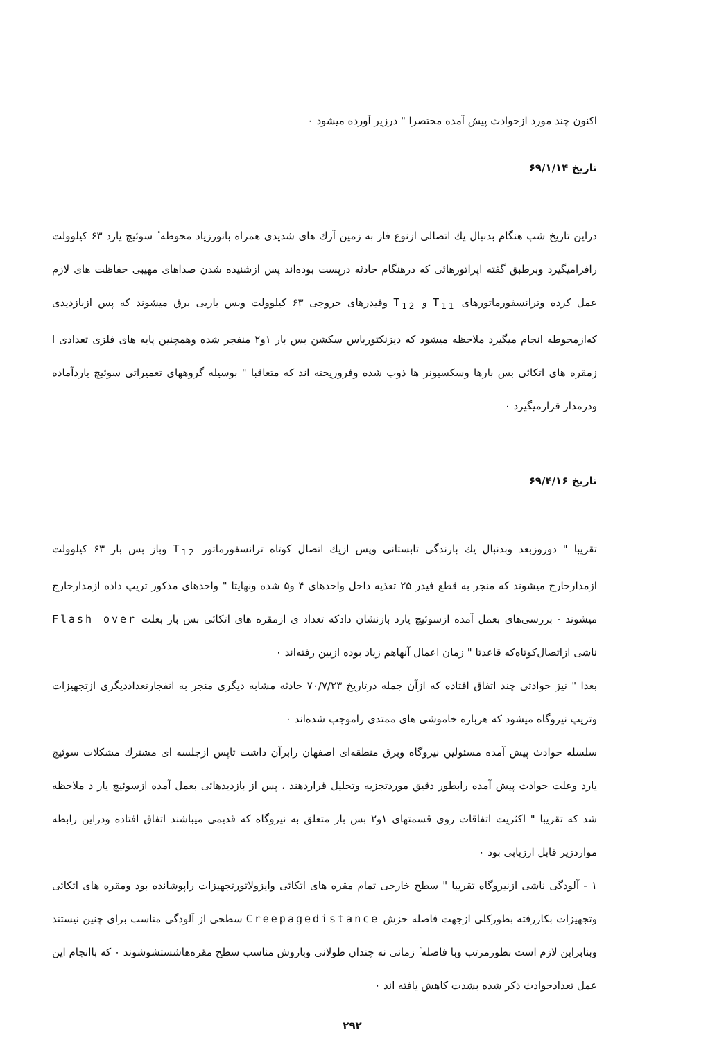اکنون چند مورد ازحوادث پیش آمده مختصرا " درزیر آورده میشود ۰
تاریخ ۶۹/۱/۱۴
دراین تاریخ شب هنگام بدنبال یك اتصالی ازنوع فاز به زمین آرك های شدیدی همراه بانورزیاد محوطه ٔ سوئیچ یارد ۶۳ کیلوولت رافرامیگیرد وبرطبق گفته اپراتورهائی که درهنگام حادثه درپست بوده‌اند پس ازشنیده شدن صداهای مهیبی حفاظت های لازم عمل کرده وترانسفورماتورهای T<sub>11</sub> و T<sub>12</sub> وفیدرهای خروجی ۶۳ کیلوولت وبس باربی برق میشوند که پس ازبازدیدی که‌ازمحوطه انجام میگیرد ملاحظه میشود که دیزنکتورباس سکشن بس بار ۱و۲ منفجر شده وهمچنین پایه های فلزی تعدادی ا زمقره های اتکائی بس بارها وسکسیونر ها ذوب شده وفروریخته اند که متعاقبا " بوسیله گروههای تعمیراتی سوئیچ یاردآماده ودرمدار قرارمیگیرد ۰
تاریخ ۶۹/۴/۱۶
تقریبا " دوروزبعد وبدنبال یك بارندگی تابستانی وپس ازیك اتصال کوتاه ترانسفورماتور T<sub>12</sub> وباز بس بار ۶۳ کیلوولت ازمدارخارج میشوند که منجر به قطع فیدر ۲۵ تغذیه داخل واحدهای ۴ و۵ شده ونهایتا " واحدهای مذکور تریپ داده ازمدارخارج میشوند - بررسی‌های بعمل آمده ازسوئیچ یارد بازنشان دادکه تعداد ی ازمقره های اتکائی بس بار بعلت Flash over ناشی ازاتصال‌کوتاه‌که قاعدتا " زمان اعمال آنهاهم زیاد بوده ازبین رفته‌اند ۰
بعدا " نیز حوادثی چند اتفاق افتاده که ازآن جمله درتاریخ ۷۰/۷/۲۳ حادثه مشابه دیگری منجر به انفجارتعداددیگری ازتجهیزات وتریپ نیروگاه میشود که هرباره خاموشی های ممتدی راموجب شده‌اند ۰
سلسله حوادث پیش آمده مسئولین نیروگاه وبرق منطقه‌ای اصفهان رابرآن داشت تاپس ازجلسه ای مشترك مشکلات سوئیچ یارد وعلت حوادث پیش آمده رابطور دقیق موردتجزیه وتحلیل قراردهند ، پس از بازدیدهائی بعمل آمده ازسوئیچ یار د ملاحظه شد که تقریبا " اکثریت اتفاقات روی قسمتهای ۱و۲ بس بار متعلق به نیروگاه که قدیمی میباشند اتفاق افتاده ودراین رابطه مواردزیر قابل ارزیابی بود ۰
۱ - آلودگی ناشی ازنیروگاه تقریبا " سطح خارجی تمام مقره های اتکائی وایزولاتورتجهیزات راپوشانده بود ومقره های اتکائی وتجهیزات بکاررفته بطورکلی ازجهت فاصله خزش Creepagedistance سطحی از آلودگی مناسب برای چنین نیستند وبنابراین لازم است بطورمرتب وبا فاصله ٔ زمانی نه چندان طولانی وباروش مناسب سطح مقره‌هاشستشوشوند ۰ که باانجام این عمل تعدادحوادث ذکر شده بشدت کاهش یافته اند ۰
۲۹۲